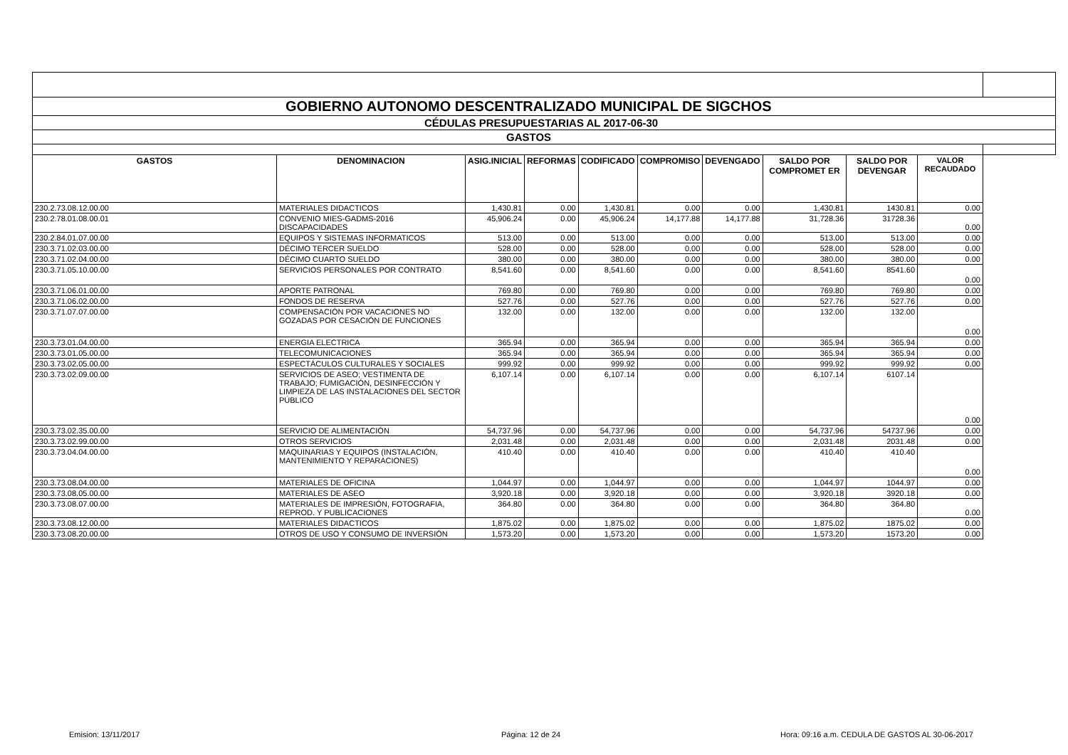| GOBIERNO AUTONOMO DESCENTRALIZADO MUNICIPAL DE SIGCHOS | | | | | | | | | | |
| CÉDULAS PRESUPUESTARIAS AL 2017-06-30 | | | | | | | | | | |
| GASTOS | | | | | | | | | | |
| GASTOS | DENOMINACION | ASIG.INICIAL | REFORMAS | CODIFICADO | COMPROMISO | DEVENGADO | SALDO POR COMPROMET ER | SALDO POR DEVENGAR | VALOR RECAUDADO | |
| 230.2.73.08.12.00.00 | MATERIALES DIDACTICOS | 1,430.81 | 0.00 | 1,430.81 | 0.00 | 0.00 | 1,430.81 | 1430.81 | 0.00 | |
| 230.2.78.01.08.00.01 | CONVENIO MIES-GADMS-2016 DISCAPACIDADES | 45,906.24 | 0.00 | 45,906.24 | 14,177.88 | 14,177.88 | 31,728.36 | 31728.36 | 0.00 | |
| 230.2.84.01.07.00.00 | EQUIPOS Y SISTEMAS INFORMATICOS | 513.00 | 0.00 | 513.00 | 0.00 | 0.00 | 513.00 | 513.00 | 0.00 | |
| 230.3.71.02.03.00.00 | DÉCIMO TERCER SUELDO | 528.00 | 0.00 | 528.00 | 0.00 | 0.00 | 528.00 | 528.00 | 0.00 | |
| 230.3.71.02.04.00.00 | DÉCIMO CUARTO SUELDO | 380.00 | 0.00 | 380.00 | 0.00 | 0.00 | 380.00 | 380.00 | 0.00 | |
| 230.3.71.05.10.00.00 | SERVICIOS PERSONALES POR CONTRATO | 8,541.60 | 0.00 | 8,541.60 | 0.00 | 0.00 | 8,541.60 | 8541.60 | 0.00 | |
| 230.3.71.06.01.00.00 | APORTE PATRONAL | 769.80 | 0.00 | 769.80 | 0.00 | 0.00 | 769.80 | 769.80 | 0.00 | |
| 230.3.71.06.02.00.00 | FONDOS DE RESERVA | 527.76 | 0.00 | 527.76 | 0.00 | 0.00 | 527.76 | 527.76 | 0.00 | |
| 230.3.71.07.07.00.00 | COMPENSACIÓN POR VACACIONES NO GOZADAS POR CESACIÓN DE FUNCIONES | 132.00 | 0.00 | 132.00 | 0.00 | 0.00 | 132.00 | 132.00 | 0.00 | |
| 230.3.73.01.04.00.00 | ENERGIA ELECTRICA | 365.94 | 0.00 | 365.94 | 0.00 | 0.00 | 365.94 | 365.94 | 0.00 | |
| 230.3.73.01.05.00.00 | TELECOMUNICACIONES | 365.94 | 0.00 | 365.94 | 0.00 | 0.00 | 365.94 | 365.94 | 0.00 | |
| 230.3.73.02.05.00.00 | ESPECTÁCULOS CULTURALES Y SOCIALES | 999.92 | 0.00 | 999.92 | 0.00 | 0.00 | 999.92 | 999.92 | 0.00 | |
| 230.3.73.02.09.00.00 | SERVICIOS DE ASEO; VESTIMENTA DE TRABAJO; FUMIGACIÓN, DESINFECCIÓN Y LIMPIEZA DE LAS INSTALACIONES DEL SECTOR PÚBLICO | 6,107.14 | 0.00 | 6,107.14 | 0.00 | 0.00 | 6,107.14 | 6107.14 | 0.00 | |
| 230.3.73.02.35.00.00 | SERVICIO DE ALIMENTACIÓN | 54,737.96 | 0.00 | 54,737.96 | 0.00 | 0.00 | 54,737.96 | 54737.96 | 0.00 | |
| 230.3.73.02.99.00.00 | OTROS SERVICIOS | 2,031.48 | 0.00 | 2,031.48 | 0.00 | 0.00 | 2,031.48 | 2031.48 | 0.00 | |
| 230.3.73.04.04.00.00 | MAQUINARIAS Y EQUIPOS (INSTALACIÓN, MANTENIMIENTO Y REPARACIONES) | 410.40 | 0.00 | 410.40 | 0.00 | 0.00 | 410.40 | 410.40 | 0.00 | |
| 230.3.73.08.04.00.00 | MATERIALES DE OFICINA | 1,044.97 | 0.00 | 1,044.97 | 0.00 | 0.00 | 1,044.97 | 1044.97 | 0.00 | |
| 230.3.73.08.05.00.00 | MATERIALES DE ASEO | 3,920.18 | 0.00 | 3,920.18 | 0.00 | 0.00 | 3,920.18 | 3920.18 | 0.00 | |
| 230.3.73.08.07.00.00 | MATERIALES DE IMPRESIÓN, FOTOGRAFIA, REPROD. Y PUBLICACIONES | 364.80 | 0.00 | 364.80 | 0.00 | 0.00 | 364.80 | 364.80 | 0.00 | |
| 230.3.73.08.12.00.00 | MATERIALES DIDACTICOS | 1,875.02 | 0.00 | 1,875.02 | 0.00 | 0.00 | 1,875.02 | 1875.02 | 0.00 | |
| 230.3.73.08.20.00.00 | OTROS DE USO Y CONSUMO DE INVERSIÓN | 1,573.20 | 0.00 | 1,573.20 | 0.00 | 0.00 | 1,573.20 | 1573.20 | 0.00 | |
Emision: 13/11/2017 Página: 12 de 24
Hora: 09:16 a.m. CEDULA DE GASTOS AL 30-06-2017